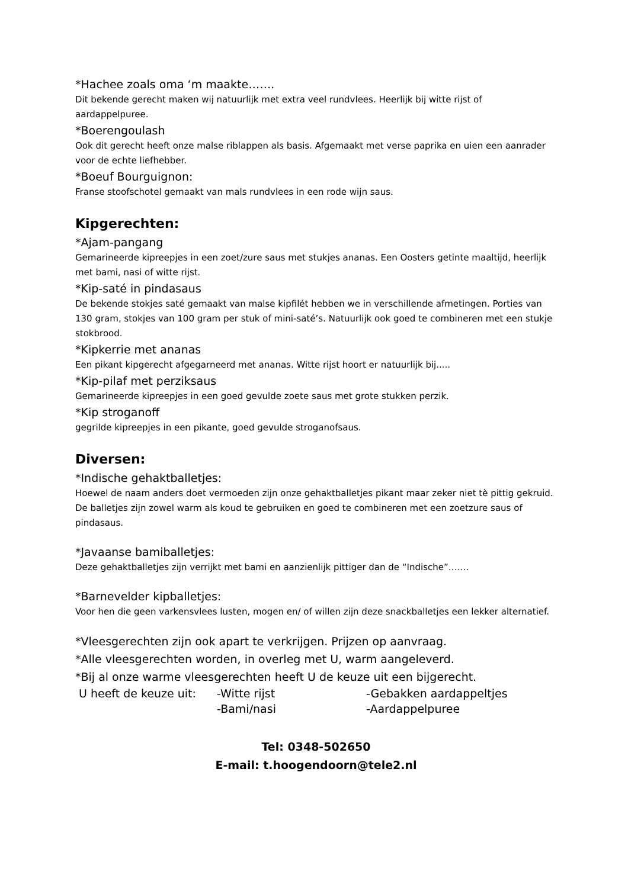*Hachee zoals oma ‘m maakte…….
Dit bekende gerecht maken wij natuurlijk met extra veel rundvlees. Heerlijk bij witte rijst of aardappelpuree.
*Boerengoulash
Ook dit gerecht heeft onze malse riblappen als basis. Afgemaakt met verse paprika en uien een aanrader voor de echte liefhebber.
*Boeuf Bourguignon:
Franse stoofschotel gemaakt van mals rundvlees in een rode wijn saus.
Kipgerechten:
*Ajam-pangang
Gemarineerde kipreepjes in een zoet/zure saus met stukjes ananas. Een Oosters getinte maaltijd, heerlijk met bami, nasi of witte rijst.
*Kip-saté in pindasaus
De bekende stokjes saté gemaakt van malse kipfilét hebben we in verschillende afmetingen. Porties van 130 gram, stokjes van 100 gram per stuk of mini-saté’s. Natuurlijk ook goed te combineren met een stukje stokbrood.
*Kipkerrie met ananas
Een pikant kipgerecht afgegarneerd met ananas. Witte rijst hoort er natuurlijk bij.....
*Kip-pilaf met perziksaus
Gemarineerde kipreepjes in een goed gevulde zoete saus met grote stukken perzik.
*Kip stroganoff
gegrilde kipreepjes in een pikante, goed gevulde stroganofsaus.
Diversen:
*Indische gehaktballetjes:
Hoewel de naam anders doet vermoeden zijn onze gehaktballetjes pikant maar zeker niet tè pittig gekruid. De balletjes zijn zowel warm als koud te gebruiken en goed te combineren met een zoetzure saus of pindasaus.
*Javaanse bamiballetjes:
Deze gehaktballetjes zijn verrijkt met bami en aanzienlijk pittiger dan de “Indische”…….
*Barnevelder kipballetjes:
Voor hen die geen varkensvlees lusten, mogen en/ of willen zijn deze snackballetjes een lekker alternatief.
*Vleesgerechten zijn ook apart te verkrijgen. Prijzen op aanvraag.
*Alle vleesgerechten worden, in overleg met U, warm aangeleverd.
*Bij al onze warme vleesgerechten heeft U de keuze uit een bijgerecht.
| U heeft de keuze uit: | -Witte rijst | -Gebakken aardappeltjes |
| | -Bami/nasi | -Aardappelpuree |
Tel: 0348-502650
E-mail: t.hoogendoorn@tele2.nl